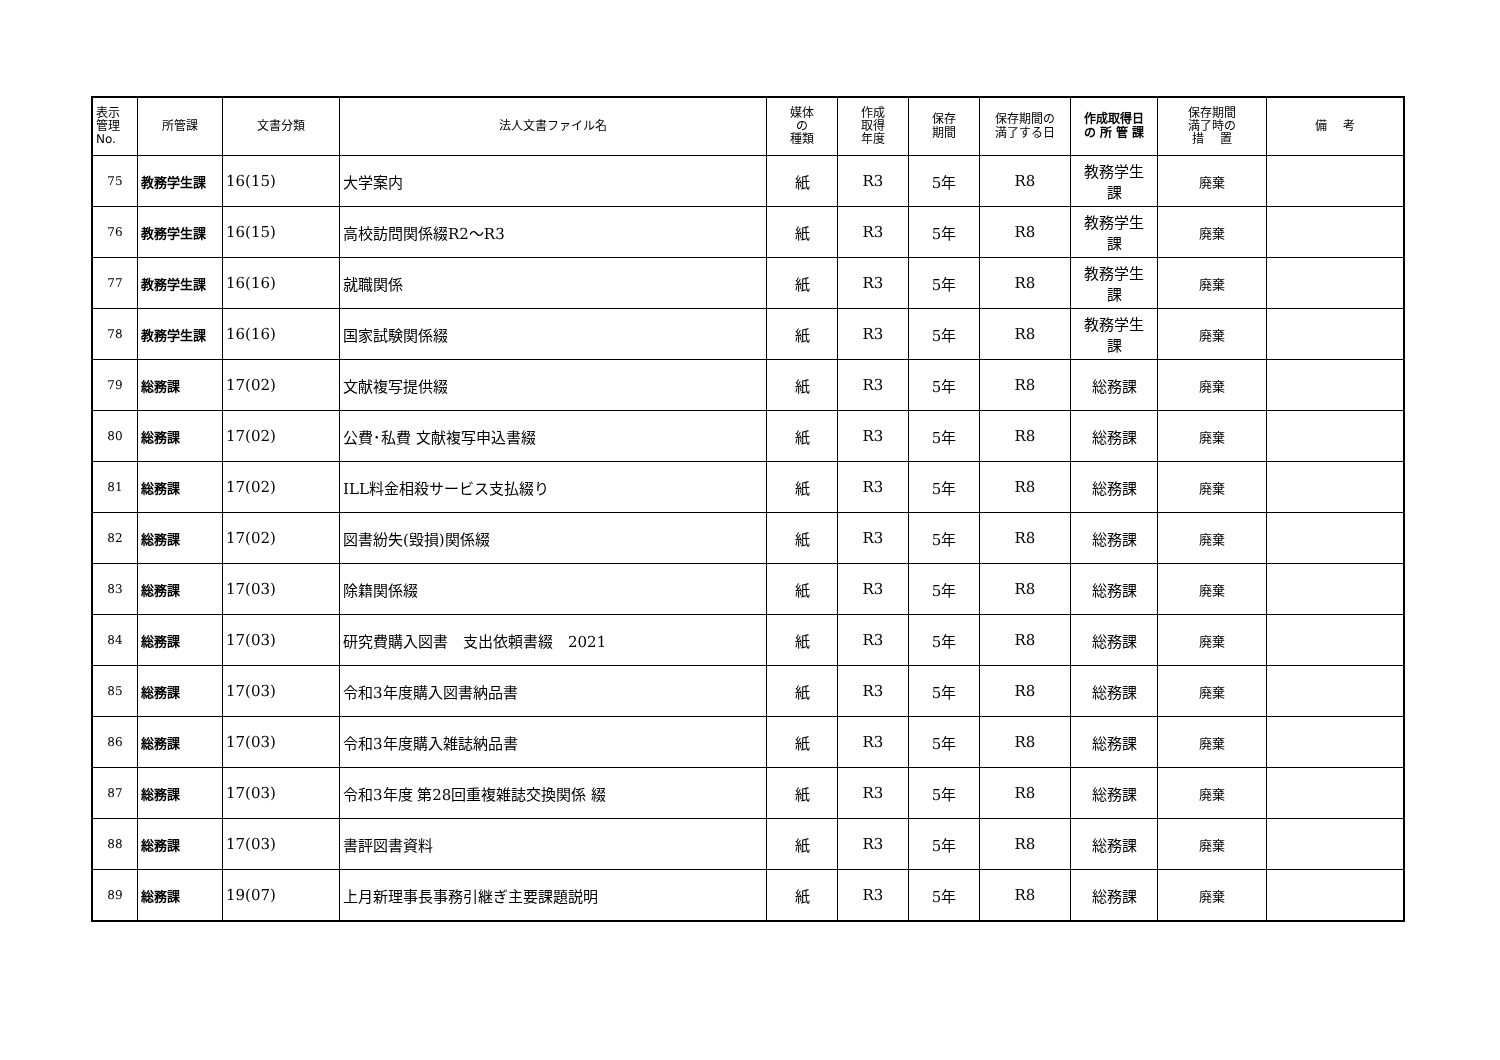| 表示 管理 No. | 所管課 | 文書分類 | 法人文書ファイル名 | 媒体 の 種類 | 作成 取得 年度 | 保存 期間 | 保存期間の 満了する日 | 作成取得日 の 所 管 課 | 保存期間 満了時の 措 置 | 備 考 |
| --- | --- | --- | --- | --- | --- | --- | --- | --- | --- | --- |
| 75 | 教務学生課 | 16(15) | 大学案内 | 紙 | R3 | 5年 | R8 | 教務学生 課 | 廃棄 | |
| 76 | 教務学生課 | 16(15) | 高校訪問関係綴R2～R3 | 紙 | R3 | 5年 | R8 | 教務学生 課 | 廃棄 | |
| 77 | 教務学生課 | 16(16) | 就職関係 | 紙 | R3 | 5年 | R8 | 教務学生 課 | 廃棄 | |
| 78 | 教務学生課 | 16(16) | 国家試験関係綴 | 紙 | R3 | 5年 | R8 | 教務学生 課 | 廃棄 | |
| 79 | 総務課 | 17(02) | 文献複写提供綴 | 紙 | R3 | 5年 | R8 | 総務課 | 廃棄 | |
| 80 | 総務課 | 17(02) | 公費･私費 文献複写申込書綴 | 紙 | R3 | 5年 | R8 | 総務課 | 廃棄 | |
| 81 | 総務課 | 17(02) | ILL料金相殺サービス支払綴り | 紙 | R3 | 5年 | R8 | 総務課 | 廃棄 | |
| 82 | 総務課 | 17(02) | 図書紛失(毀損)関係綴 | 紙 | R3 | 5年 | R8 | 総務課 | 廃棄 | |
| 83 | 総務課 | 17(03) | 除籍関係綴 | 紙 | R3 | 5年 | R8 | 総務課 | 廃棄 | |
| 84 | 総務課 | 17(03) | 研究費購入図書 支出依頼書綴 2021 | 紙 | R3 | 5年 | R8 | 総務課 | 廃棄 | |
| 85 | 総務課 | 17(03) | 令和3年度購入図書納品書 | 紙 | R3 | 5年 | R8 | 総務課 | 廃棄 | |
| 86 | 総務課 | 17(03) | 令和3年度購入雑誌納品書 | 紙 | R3 | 5年 | R8 | 総務課 | 廃棄 | |
| 87 | 総務課 | 17(03) | 令和3年度 第28回重複雑誌交換関係 綴 | 紙 | R3 | 5年 | R8 | 総務課 | 廃棄 | |
| 88 | 総務課 | 17(03) | 書評図書資料 | 紙 | R3 | 5年 | R8 | 総務課 | 廃棄 | |
| 89 | 総務課 | 19(07) | 上月新理事長事務引継ぎ主要課題説明 | 紙 | R3 | 5年 | R8 | 総務課 | 廃棄 | |